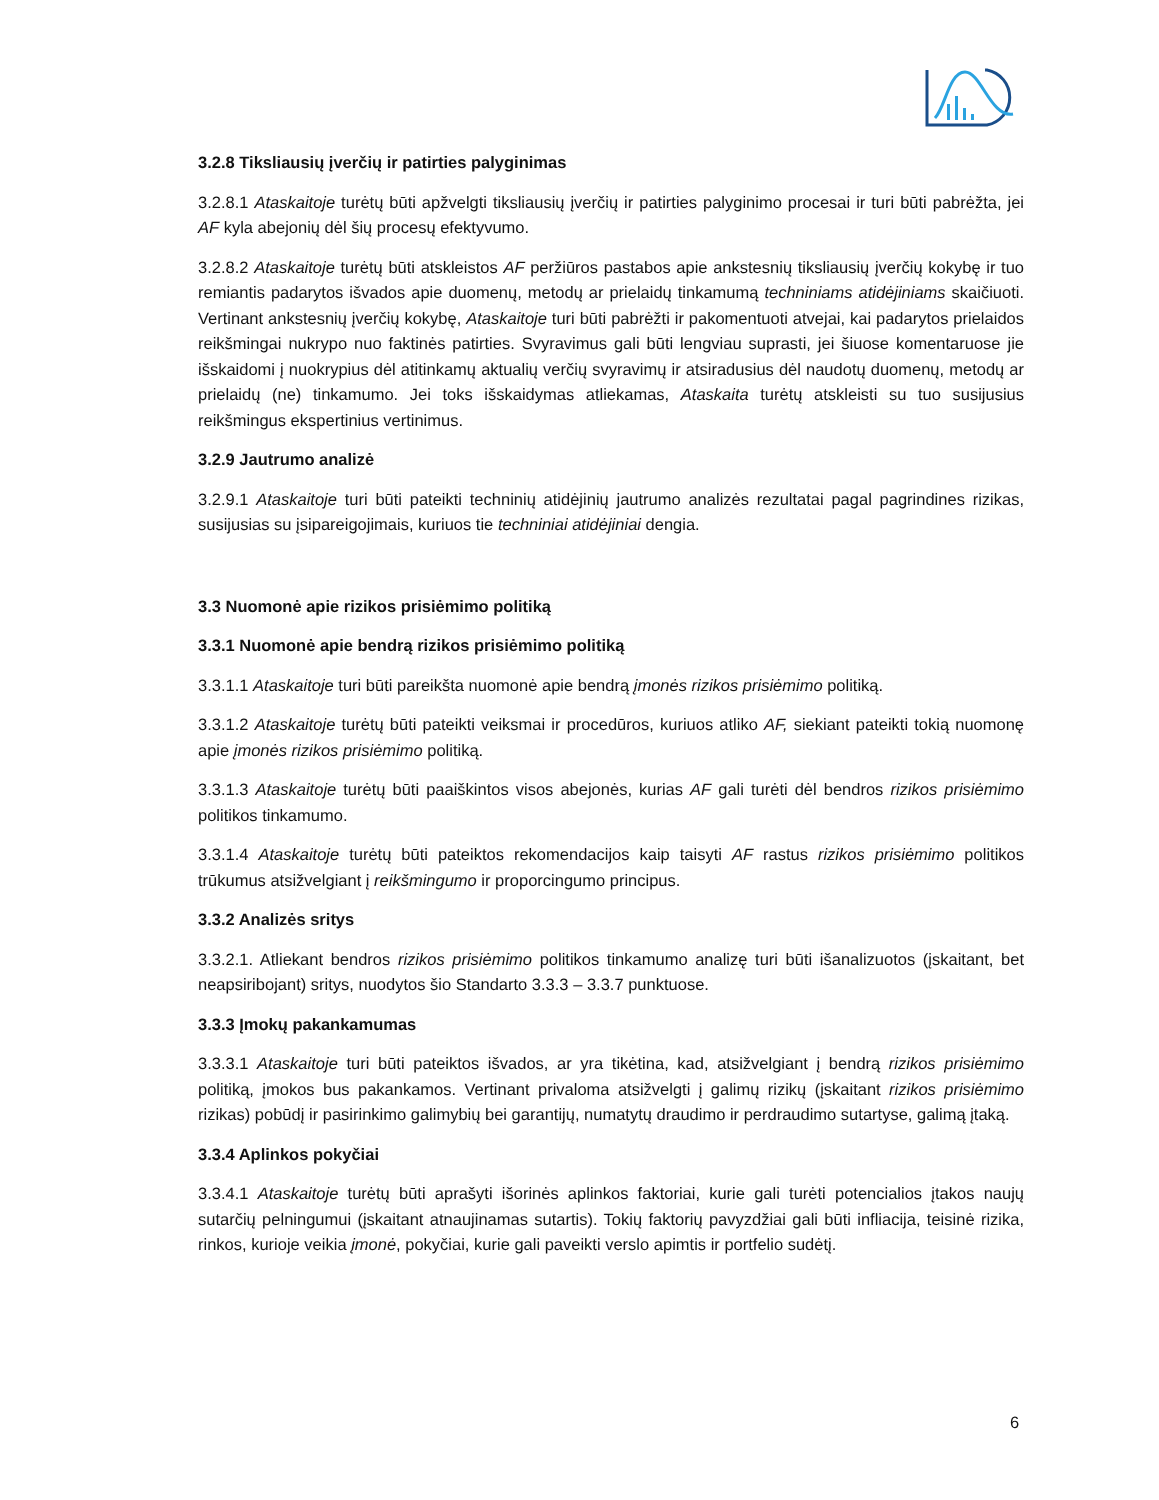3.2.8 Tiksliausių įverčių ir patirties palyginimas
3.2.8.1 Ataskaitoje turėtų būti apžvelgti tiksliausių įverčių ir patirties palyginimo procesai ir turi būti pabrėžta, jei AF kyla abejonių dėl šių procesų efektyvumo.
3.2.8.2 Ataskaitoje turėtų būti atskleistos AF peržiūros pastabos apie ankstesnių tiksliausių įverčių kokybę ir tuo remiantis padarytos išvados apie duomenų, metodų ar prielaidų tinkamumą techniniams atidėjiniams skaičiuoti. Vertinant ankstesnių įverčių kokybę, Ataskaitoje turi būti pabrėžti ir pakomentuoti atvejai, kai padarytos prielaidos reikšmingai nukrypo nuo faktinės patirties. Svyravimus gali būti lengviau suprasti, jei šiuose komentaruose jie išskaidomi į nuokrypius dėl atitinkamų aktualių verčių svyravimų ir atsiradusius dėl naudotų duomenų, metodų ar prielaidų (ne) tinkamumo. Jei toks išskaidymas atliekamas, Ataskaita turėtų atskleisti su tuo susijusius reikšmingus ekspertinius vertinimus.
3.2.9 Jautrumo analizė
3.2.9.1 Ataskaitoje turi būti pateikti techninių atidėjinių jautrumo analizės rezultatai pagal pagrindines rizikas, susijusias su įsipareigojimais, kuriuos tie techniniai atidėjiniai dengia.
3.3 Nuomonė apie rizikos prisiėmimo politiką
3.3.1 Nuomonė apie bendrą rizikos prisiėmimo politiką
3.3.1.1 Ataskaitoje turi būti pareikšta nuomonė apie bendrą įmonės rizikos prisiėmimo politiką.
3.3.1.2 Ataskaitoje turėtų būti pateikti veiksmai ir procedūros, kuriuos atliko AF, siekiant pateikti tokią nuomonę apie įmonės rizikos prisiėmimo politiką.
3.3.1.3 Ataskaitoje turėtų būti paaiškintos visos abejonės, kurias AF gali turėti dėl bendros rizikos prisiėmimo politikos tinkamumo.
3.3.1.4 Ataskaitoje turėtų būti pateiktos rekomendacijos kaip taisyti AF rastus rizikos prisiėmimo politikos trūkumus atsižvelgiant į reikšmingumo ir proporcingumo principus.
3.3.2 Analizės sritys
3.3.2.1. Atliekant bendros rizikos prisiėmimo politikos tinkamumo analizę turi būti išanalizuotos (įskaitant, bet neapsiribojant) sritys, nuodytos šio Standarto 3.3.3 – 3.3.7 punktuose.
3.3.3 Įmokų pakankamumas
3.3.3.1 Ataskaitoje turi būti pateiktos išvados, ar yra tikėtina, kad, atsižvelgiant į bendrą rizikos prisiėmimo politiką, įmokos bus pakankamos. Vertinant privaloma atsižvelgti į galimų rizikų (įskaitant rizikos prisiėmimo rizikas) pobūdį ir pasirinkimo galimybių bei garantijų, numatytų draudimo ir perdraudimo sutartyse, galimą įtaką.
3.3.4 Aplinkos pokyčiai
3.3.4.1 Ataskaitoje turėtų būti aprašyti išorinės aplinkos faktoriai, kurie gali turėti potencialios įtakos naujų sutarčių pelningumui (įskaitant atnaujinamas sutartis). Tokių faktorių pavyzdžiai gali būti infliacija, teisinė rizika, rinkos, kurioje veikia įmonė, pokyčiai, kurie gali paveikti verslo apimtis ir portfelio sudėtį.
6